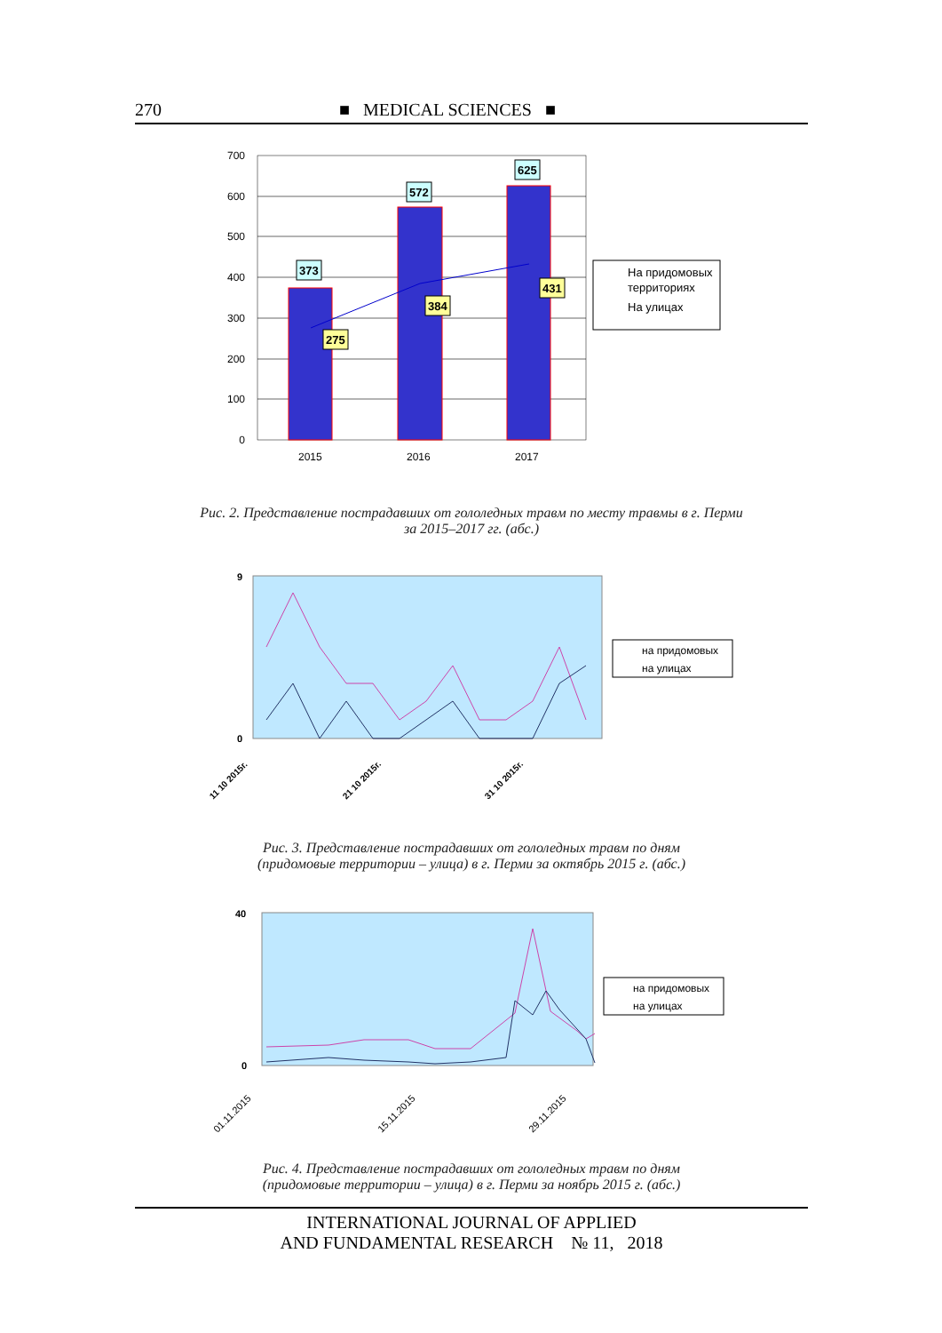270 ■ MEDICAL SCIENCES ■
700
600
500
400
300
200
100
0
373
572
625
275
384
431
2015
2016
2017
На придомовых
территориях
На улицах
Рис. 2. Представление пострадавших от гололедных травм по месту травмы в г. Перми
за 2015–2017 гг. (абс.)
9
0
на придомовых
на улицах
11 10 2015г.
21 10 2015г.
31 10 2015г.
Рис. 3. Представление пострадавших от гололедных травм по дням
(придомовые территории – улица) в г. Перми за октябрь 2015 г. (абс.)
40
0
на придомовых
на улицах
01.11.2015
15.11.2015
29.11.2015
Рис. 4. Представление пострадавших от гололедных травм по дням
(придомовые территории – улица) в г. Перми за ноябрь 2015 г. (абс.)
INTERNATIONAL JOURNAL OF APPLIED
AND FUNDAMENTAL RESEARCH № 11, 2018